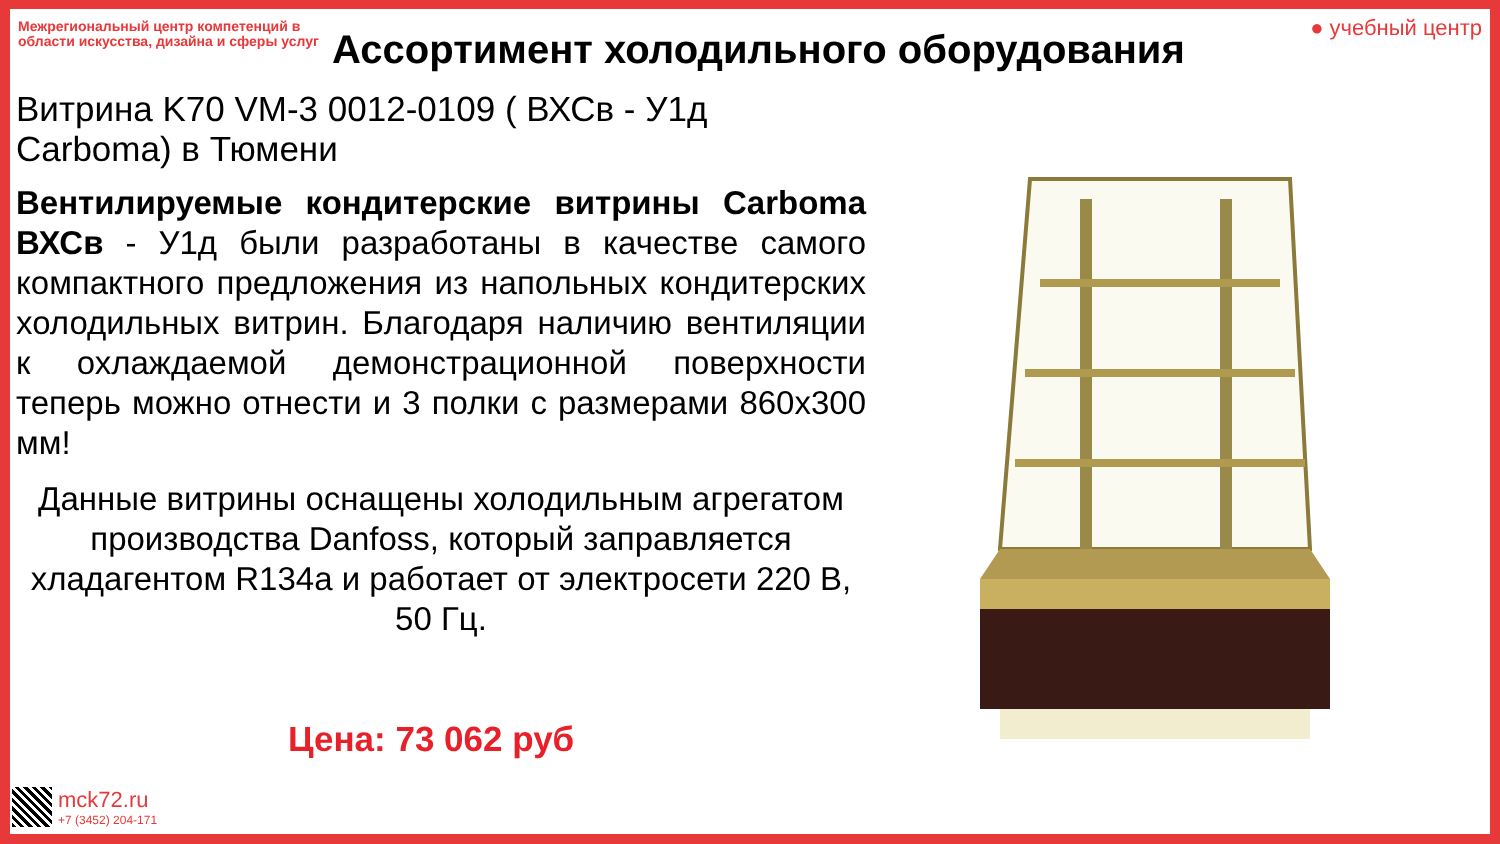Межрегиональный центр компетенций в области искусства, дизайна и сферы услуг
● учебный центр
Ассортимент холодильного оборудования
Витрина K70 VM-3 0012-0109 ( ВХСв - У1д Carboma) в Тюмени
Вентилируемые кондитерские витрины Carboma ВХСв - У1д были разработаны в качестве самого компактного предложения из напольных кондитерских холодильных витрин. Благодаря наличию вентиляции к охлаждаемой демонстрационной поверхности теперь можно отнести и 3 полки с размерами 860х300 мм!
Данные витрины оснащены холодильным агрегатом производства Danfoss, который заправляется хладагентом R134a и работает от электросети 220 В, 50 Гц.
Цена: 73 062 руб
mck72.ru
+7 (3452) 204-171